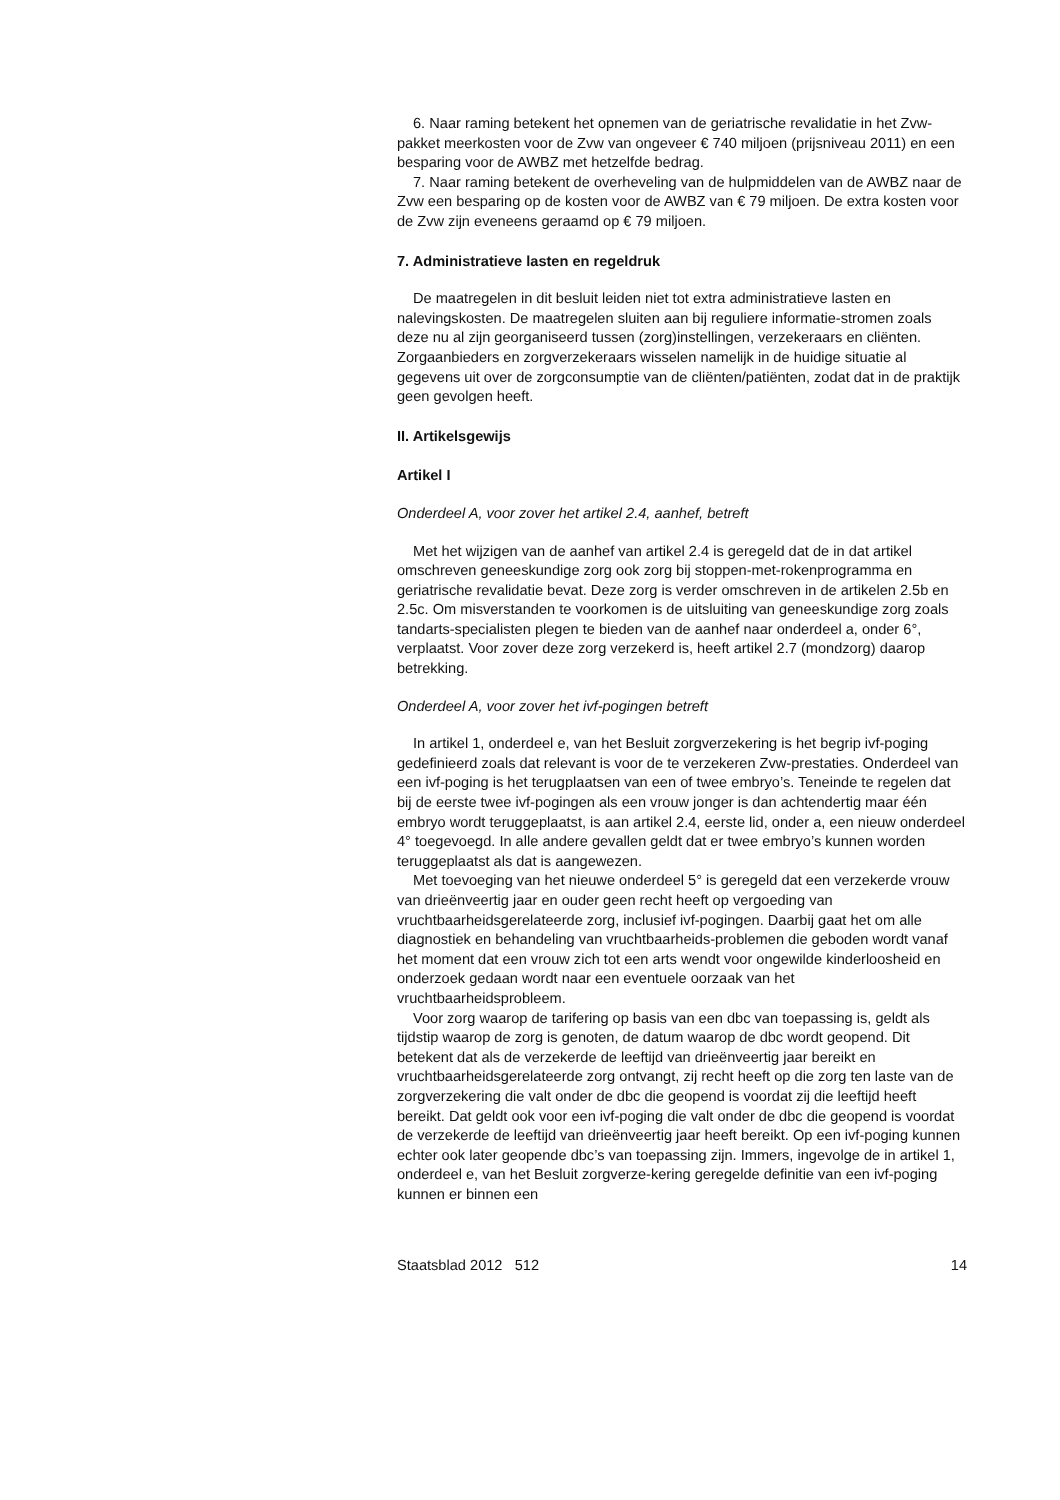6. Naar raming betekent het opnemen van de geriatrische revalidatie in het Zvw-pakket meerkosten voor de Zvw van ongeveer € 740 miljoen (prijsniveau 2011) en een besparing voor de AWBZ met hetzelfde bedrag.
7. Naar raming betekent de overheveling van de hulpmiddelen van de AWBZ naar de Zvw een besparing op de kosten voor de AWBZ van € 79 miljoen. De extra kosten voor de Zvw zijn eveneens geraamd op € 79 miljoen.
7. Administratieve lasten en regeldruk
De maatregelen in dit besluit leiden niet tot extra administratieve lasten en nalevingskosten. De maatregelen sluiten aan bij reguliere informatie-stromen zoals deze nu al zijn georganiseerd tussen (zorg)instellingen, verzekeraars en cliënten. Zorgaanbieders en zorgverzekeraars wisselen namelijk in de huidige situatie al gegevens uit over de zorgconsumptie van de cliënten/patiënten, zodat dat in de praktijk geen gevolgen heeft.
II. Artikelsgewijs
Artikel I
Onderdeel A, voor zover het artikel 2.4, aanhef, betreft
Met het wijzigen van de aanhef van artikel 2.4 is geregeld dat de in dat artikel omschreven geneeskundige zorg ook zorg bij stoppen-met-rokenprogramma en geriatrische revalidatie bevat. Deze zorg is verder omschreven in de artikelen 2.5b en 2.5c. Om misverstanden te voorkomen is de uitsluiting van geneeskundige zorg zoals tandarts-specialisten plegen te bieden van de aanhef naar onderdeel a, onder 6°, verplaatst. Voor zover deze zorg verzekerd is, heeft artikel 2.7 (mondzorg) daarop betrekking.
Onderdeel A, voor zover het ivf-pogingen betreft
In artikel 1, onderdeel e, van het Besluit zorgverzekering is het begrip ivf-poging gedefinieerd zoals dat relevant is voor de te verzekeren Zvw-prestaties. Onderdeel van een ivf-poging is het terugplaatsen van een of twee embryo’s. Teneinde te regelen dat bij de eerste twee ivf-pogingen als een vrouw jonger is dan achtendertig maar één embryo wordt teruggeplaatst, is aan artikel 2.4, eerste lid, onder a, een nieuw onderdeel 4° toegevoegd. In alle andere gevallen geldt dat er twee embryo’s kunnen worden teruggeplaatst als dat is aangewezen.
Met toevoeging van het nieuwe onderdeel 5° is geregeld dat een verzekerde vrouw van drieënveertig jaar en ouder geen recht heeft op vergoeding van vruchtbaarheidsgerelateerde zorg, inclusief ivf-pogingen. Daarbij gaat het om alle diagnostiek en behandeling van vruchtbaarheids-problemen die geboden wordt vanaf het moment dat een vrouw zich tot een arts wendt voor ongewilde kinderloosheid en onderzoek gedaan wordt naar een eventuele oorzaak van het vruchtbaarheidsprobleem.
Voor zorg waarop de tarifering op basis van een dbc van toepassing is, geldt als tijdstip waarop de zorg is genoten, de datum waarop de dbc wordt geopend. Dit betekent dat als de verzekerde de leeftijd van drieënveertig jaar bereikt en vruchtbaarheidsgerelateerde zorg ontvangt, zij recht heeft op die zorg ten laste van de zorgverzekering die valt onder de dbc die geopend is voordat zij die leeftijd heeft bereikt. Dat geldt ook voor een ivf-poging die valt onder de dbc die geopend is voordat de verzekerde de leeftijd van drieënveertig jaar heeft bereikt. Op een ivf-poging kunnen echter ook later geopende dbc’s van toepassing zijn. Immers, ingevolge de in artikel 1, onderdeel e, van het Besluit zorgverze-kering geregelde definitie van een ivf-poging kunnen er binnen een
Staatsblad 2012 512 14